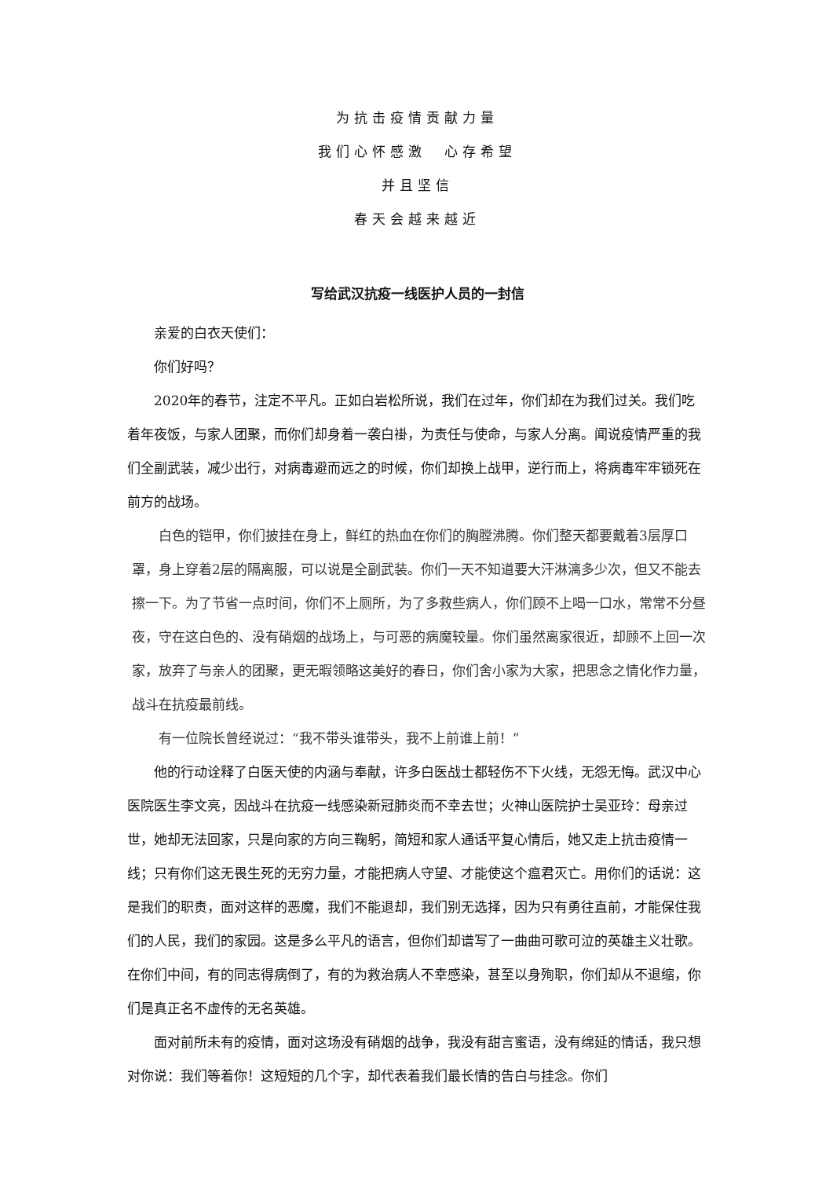为抗击疫情贡献力量
我们心怀感激　心存希望
并且坚信
春天会越来越近
写给武汉抗疫一线医护人员的一封信
亲爱的白衣天使们：
你们好吗？
2020年的春节，注定不平凡。正如白岩松所说，我们在过年，你们却在为我们过关。我们吃着年夜饭，与家人团聚，而你们却身着一袭白褂，为责任与使命，与家人分离。闻说疫情严重的我们全副武装，减少出行，对病毒避而远之的时候，你们却换上战甲，逆行而上，将病毒牢牢锁死在前方的战场。
白色的铠甲，你们披挂在身上，鲜红的热血在你们的胸膛沸腾。你们整天都要戴着3层厚口罩，身上穿着2层的隔离服，可以说是全副武装。你们一天不知道要大汗淋漓多少次，但又不能去擦一下。为了节省一点时间，你们不上厕所，为了多救些病人，你们顾不上喝一口水，常常不分昼夜，守在这白色的、没有硝烟的战场上，与可恶的病魔较量。你们虽然离家很近，却顾不上回一次家，放弃了与亲人的团聚，更无暇领略这美好的春日，你们舍小家为大家，把思念之情化作力量，战斗在抗疫最前线。
有一位院长曾经说过：“我不带头谁带头，我不上前谁上前！”
他的行动诠释了白医天使的内涵与奉献，许多白医战士都轻伤不下火线，无怨无悔。武汉中心医院医生李文亮，因战斗在抗疫一线感染新冠肺炎而不幸去世；火神山医院护士吴亚玲：母亲过世，她却无法回家，只是向家的方向三鞠躬，简短和家人通话平复心情后，她又走上抗击疫情一线；只有你们这无畏生死的无穷力量，才能把病人守望、才能使这个瘟君灭亡。用你们的话说：这是我们的职责，面对这样的恶魔，我们不能退却，我们别无选择，因为只有勇往直前，才能保住我们的人民，我们的家园。这是多么平凡的语言，但你们却谱写了一曲曲可歌可泣的英雄主义壮歌。在你们中间，有的同志得病倒了，有的为救治病人不幸感染，甚至以身殉职，你们却从不退缩，你们是真正名不虚传的无名英雄。
面对前所未有的疫情，面对这场没有硝烟的战争，我没有甜言蜜语，没有绵延的情话，我只想对你说：我们等着你！这短短的几个字，却代表着我们最长情的告白与挂念。你们